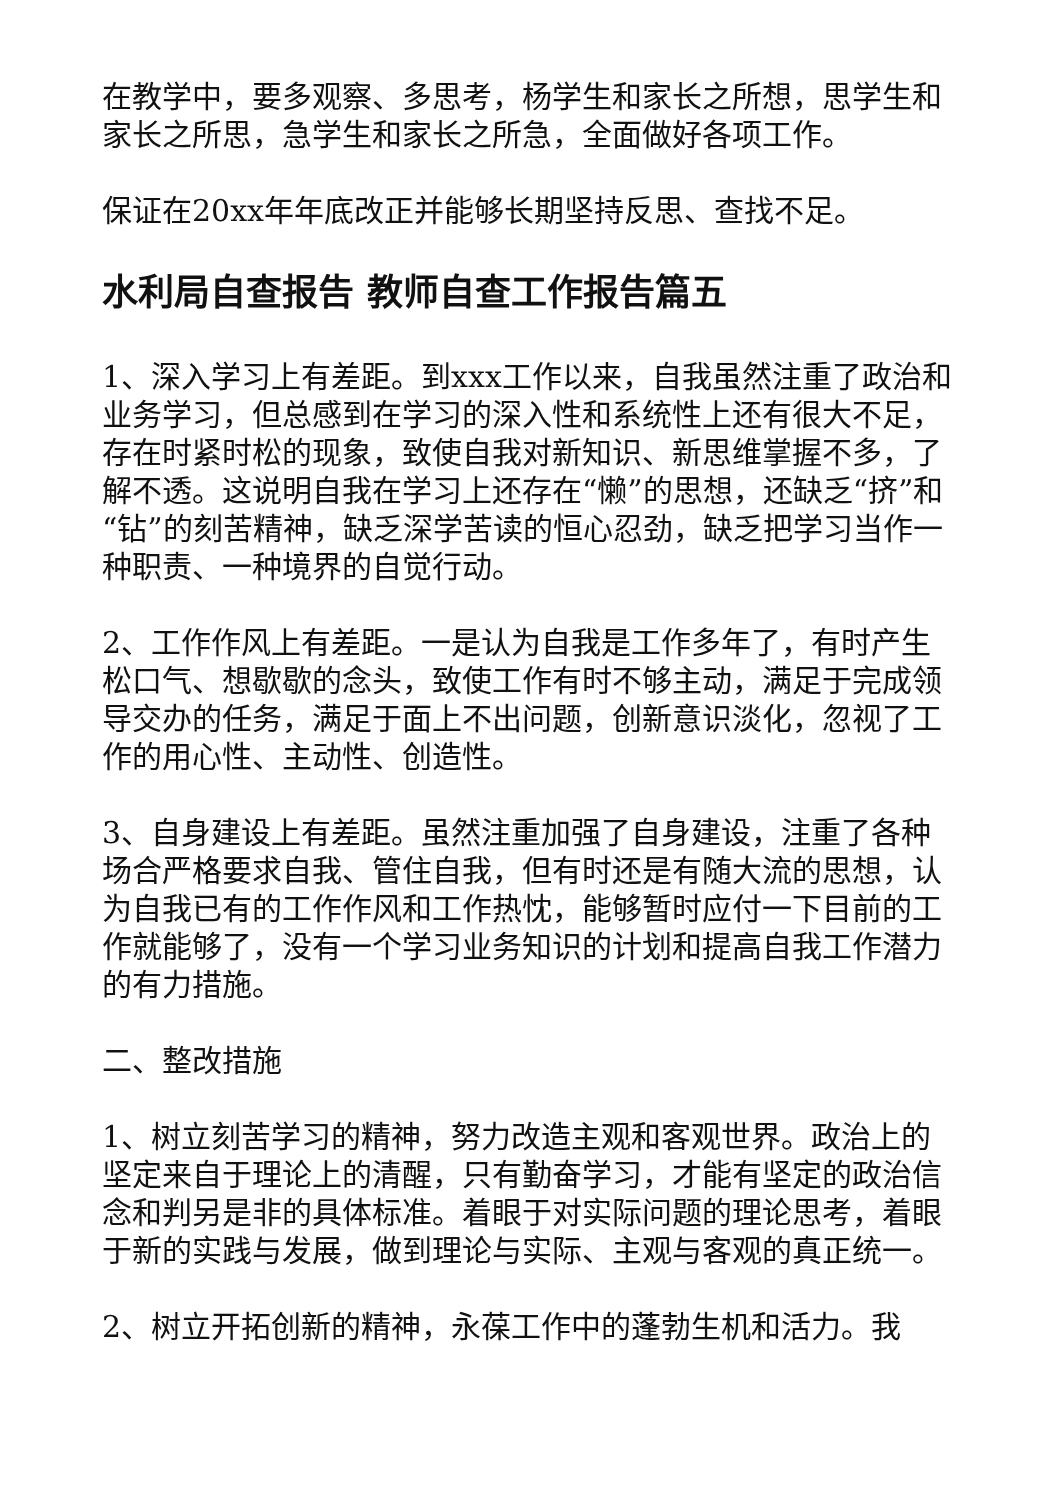在教学中，要多观察、多思考，杨学生和家长之所想，思学生和家长之所思，急学生和家长之所急，全面做好各项工作。
保证在20xx年年底改正并能够长期坚持反思、查找不足。
水利局自查报告 教师自查工作报告篇五
1、深入学习上有差距。到xxx工作以来，自我虽然注重了政治和业务学习，但总感到在学习的深入性和系统性上还有很大不足，存在时紧时松的现象，致使自我对新知识、新思维掌握不多，了解不透。这说明自我在学习上还存在“懒”的思想，还缺乏“挤”和“钻”的刻苦精神，缺乏深学苦读的恒心忍劲，缺乏把学习当作一种职责、一种境界的自觉行动。
2、工作作风上有差距。一是认为自我是工作多年了，有时产生松口气、想歇歇的念头，致使工作有时不够主动，满足于完成领导交办的任务，满足于面上不出问题，创新意识淡化，忽视了工作的用心性、主动性、创造性。
3、自身建设上有差距。虽然注重加强了自身建设，注重了各种场合严格要求自我、管住自我，但有时还是有随大流的思想，认为自我已有的工作作风和工作热忱，能够暂时应付一下目前的工作就能够了，没有一个学习业务知识的计划和提高自我工作潜力的有力措施。
二、整改措施
1、树立刻苦学习的精神，努力改造主观和客观世界。政治上的坚定来自于理论上的清醒，只有勤奋学习，才能有坚定的政治信念和判另是非的具体标准。着眼于对实际问题的理论思考，着眼于新的实践与发展，做到理论与实际、主观与客观的真正统一。
2、树立开拓创新的精神，永葆工作中的蓬勃生机和活力。我